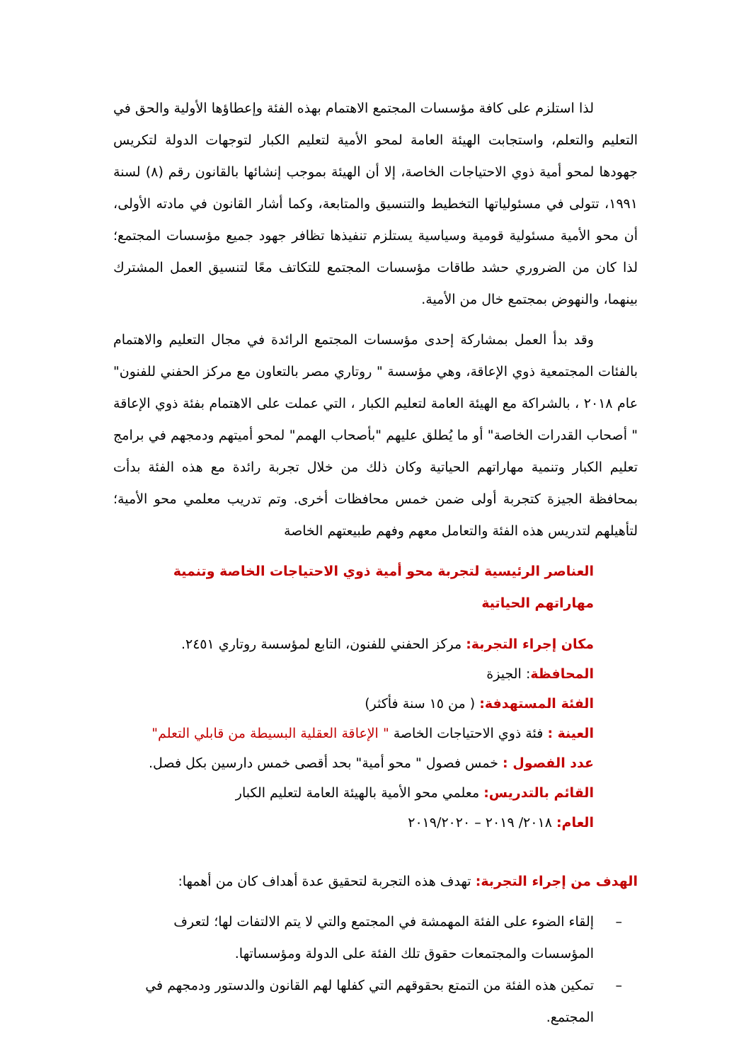لذا استلزم على كافة مؤسسات المجتمع الاهتمام بهذه الفئة وإعطاؤها الأولية والحق في التعليم والتعلم، واستجابت الهيئة العامة لمحو الأمية لتعليم الكبار لتوجهات الدولة لتكريس جهودها لمحو أمية ذوي الاحتياجات الخاصة، إلا أن الهيئة بموجب إنشائها بالقانون رقم (٨) لسنة ١٩٩١، تتولى في مسئولياتها التخطيط والتنسيق والمتابعة، وكما أشار القانون في مادته الأولى، أن محو الأمية مسئولية قومية وسياسية يستلزم تنفيذها تظافر جهود جميع مؤسسات المجتمع؛ لذا كان من الضروري حشد طاقات مؤسسات المجتمع للتكاتف معًا لتنسيق العمل المشترك بينهما، والنهوض بمجتمع خال من الأمية.
وقد بدأ العمل بمشاركة إحدى مؤسسات المجتمع الرائدة في مجال التعليم والاهتمام بالفئات المجتمعية ذوي الإعاقة، وهي مؤسسة " روتاري مصر بالتعاون مع مركز الحفني للفنون" عام ٢٠١٨ ، بالشراكة مع الهيئة العامة لتعليم الكبار ، التي عملت على الاهتمام بفئة ذوي الإعاقة " أصحاب القدرات الخاصة" أو ما يُطلق عليهم "بأصحاب الهمم" لمحو أميتهم ودمجهم في برامج تعليم الكبار وتنمية مهاراتهم الحياتية وكان ذلك من خلال تجربة رائدة مع هذه الفئة بدأت بمحافظة الجيزة كتجربة أولى ضمن خمس محافظات أخرى. وتم تدريب معلمي محو الأمية؛ لتأهيلهم لتدريس هذه الفئة والتعامل معهم وفهم طبيعتهم الخاصة
العناصر الرئيسية لتجربة محو أمية ذوي الاحتياجات الخاصة وتنمية مهاراتهم الحياتية
مكان إجراء التجربة: مركز الحفني للفنون، التابع لمؤسسة روتاري ٢٤٥١.
المحافظة: الجيزة
الفئة المستهدفة: ( من ١٥ سنة فأكثر)
العينة : فئة ذوي الاحتياجات الخاصة " الإعاقة العقلية البسيطة من قابلي التعلم"
عدد الفصول : خمس فصول " محو أمية" بحد أقصى خمس دارسين بكل فصل.
القائم بالتدريس: معلمي محو الأمية بالهيئة العامة لتعليم الكبار
العام: ٢٠١٨/ ٢٠١٩ – ٢٠١٩/٢٠٢٠
الهدف من إجراء التجربة: تهدف هذه التجربة لتحقيق عدة أهداف كان من أهمها:
– إلقاء الضوء على الفئة المهمشة في المجتمع والتي لا يتم الالتفات لها؛ لتعرف المؤسسات والمجتمعات حقوق تلك الفئة على الدولة ومؤسساتها.
– تمكين هذه الفئة من التمتع بحقوقهم التي كفلها لهم القانون والدستور ودمجهم في المجتمع.